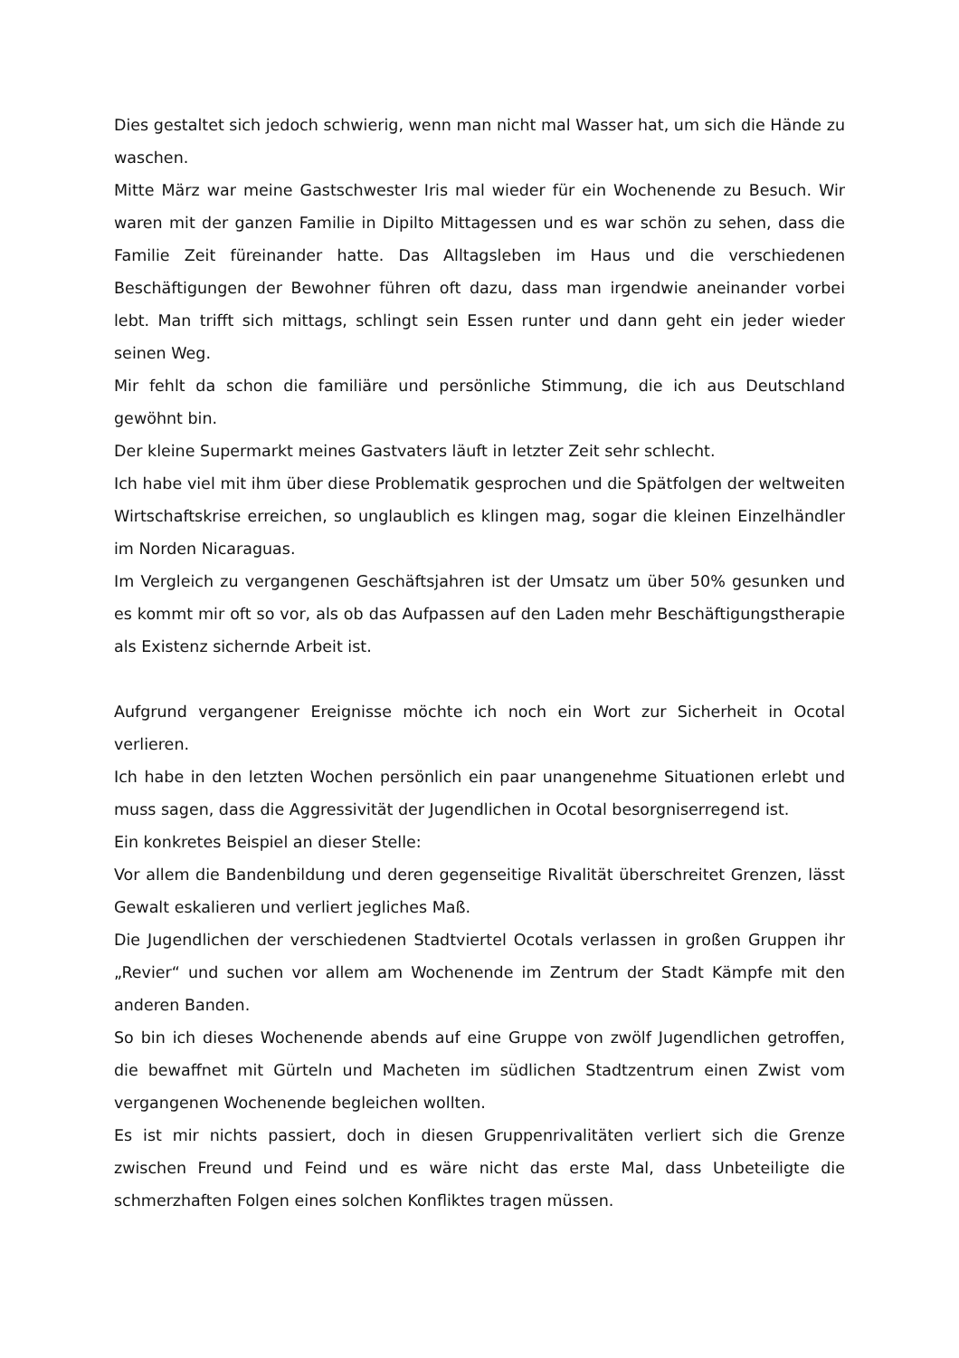Dies gestaltet sich jedoch schwierig, wenn man nicht mal Wasser hat, um sich die Hände zu waschen.
Mitte März war meine Gastschwester Iris mal wieder für ein Wochenende zu Besuch. Wir waren mit der ganzen Familie in Dipilto Mittagessen und es war schön zu sehen, dass die Familie Zeit füreinander hatte. Das Alltagsleben im Haus und die verschiedenen Beschäftigungen der Bewohner führen oft dazu, dass man irgendwie aneinander vorbei lebt. Man trifft sich mittags, schlingt sein Essen runter und dann geht ein jeder wieder seinen Weg.
Mir fehlt da schon die familiäre und persönliche Stimmung, die ich aus Deutschland gewöhnt bin.
Der kleine Supermarkt meines Gastvaters läuft in letzter Zeit sehr schlecht.
Ich habe viel mit ihm über diese Problematik gesprochen und die Spätfolgen der weltweiten Wirtschaftskrise erreichen, so unglaublich es klingen mag, sogar die kleinen Einzelhändler im Norden Nicaraguas.
Im Vergleich zu vergangenen Geschäftsjahren ist der Umsatz um über 50% gesunken und es kommt mir oft so vor, als ob das Aufpassen auf den Laden mehr Beschäftigungstherapie als Existenz sichernde Arbeit ist.
Aufgrund vergangener Ereignisse möchte ich noch ein Wort zur Sicherheit in Ocotal verlieren.
Ich habe in den letzten Wochen persönlich ein paar unangenehme Situationen erlebt und muss sagen, dass die Aggressivität der Jugendlichen in Ocotal besorgniserregend ist.
Ein konkretes Beispiel an dieser Stelle:
Vor allem die Bandenbildung und deren gegenseitige Rivalität überschreitet Grenzen, lässt Gewalt eskalieren und verliert jegliches Maß.
Die Jugendlichen der verschiedenen Stadtviertel Ocotals verlassen in großen Gruppen ihr „Revier“ und suchen vor allem am Wochenende im Zentrum der Stadt Kämpfe mit den anderen Banden.
So bin ich dieses Wochenende abends auf eine Gruppe von zwölf Jugendlichen getroffen, die bewaffnet mit Gürteln und Macheten im südlichen Stadtzentrum einen Zwist vom vergangenen Wochenende begleichen wollten.
Es ist mir nichts passiert, doch in diesen Gruppenrivalitäten verliert sich die Grenze zwischen Freund und Feind und es wäre nicht das erste Mal, dass Unbeteiligte die schmerzhaften Folgen eines solchen Konfliktes tragen müssen.